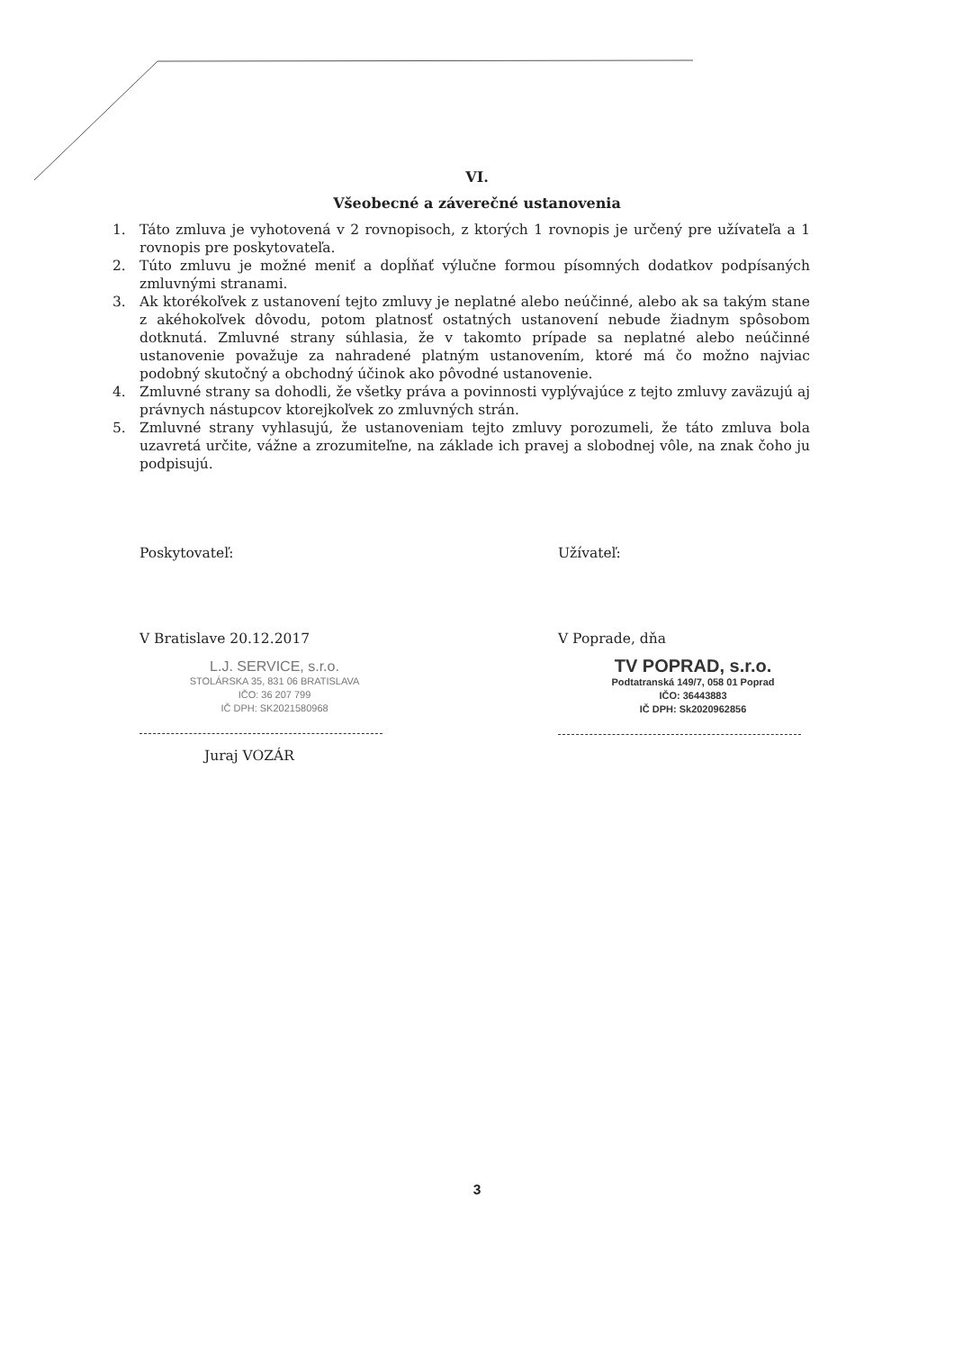VI.
Všeobecné a záverečné ustanovenia
1. Táto zmluva je vyhotovená v 2 rovnopisoch, z ktorých 1 rovnopis je určený pre užívateľa a 1 rovnopis pre poskytovateľa.
2. Túto zmluvu je možné meniť a dopĺňať výlučne formou písomných dodatkov podpísaných zmluvnými stranami.
3. Ak ktorékoľvek z ustanovení tejto zmluvy je neplatné alebo neúčinné, alebo ak sa takým stane z akéhokoľvek dôvodu, potom platnosť ostatných ustanovení nebude žiadnym spôsobom dotknutá. Zmluvné strany súhlasia, že v takomto prípade sa neplatné alebo neúčinné ustanovenie považuje za nahradené platným ustanovením, ktoré má čo možno najviac podobný skutočný a obchodný účinok ako pôvodné ustanovenie.
4. Zmluvné strany sa dohodli, že všetky práva a povinnosti vyplývajúce z tejto zmluvy zaväzujú aj právnych nástupcov ktorejkoľvek zo zmluvných strán.
5. Zmluvné strany vyhlasujú, že ustanoveniam tejto zmluvy porozumeli, že táto zmluva bola uzavretá určite, vážne a zrozumiteľne, na základe ich pravej a slobodnej vôle, na znak čoho ju podpisujú.
Poskytovateľ:
V Bratislave 20.12.2017
L.J. SERVICE, s.r.o.
STOLÁRSKA 35, 831 06 BRATISLAVA
IČO: 36 207 799
IČ DPH: SK2021580968
Juraj VOZÁR
Užívateľ:
V Poprade, dňa
TV POPRAD, s.r.o.
Podtatranská 149/7, 058 01 Poprad
IČO: 36443883
IČ DPH: Sk2020962856
3